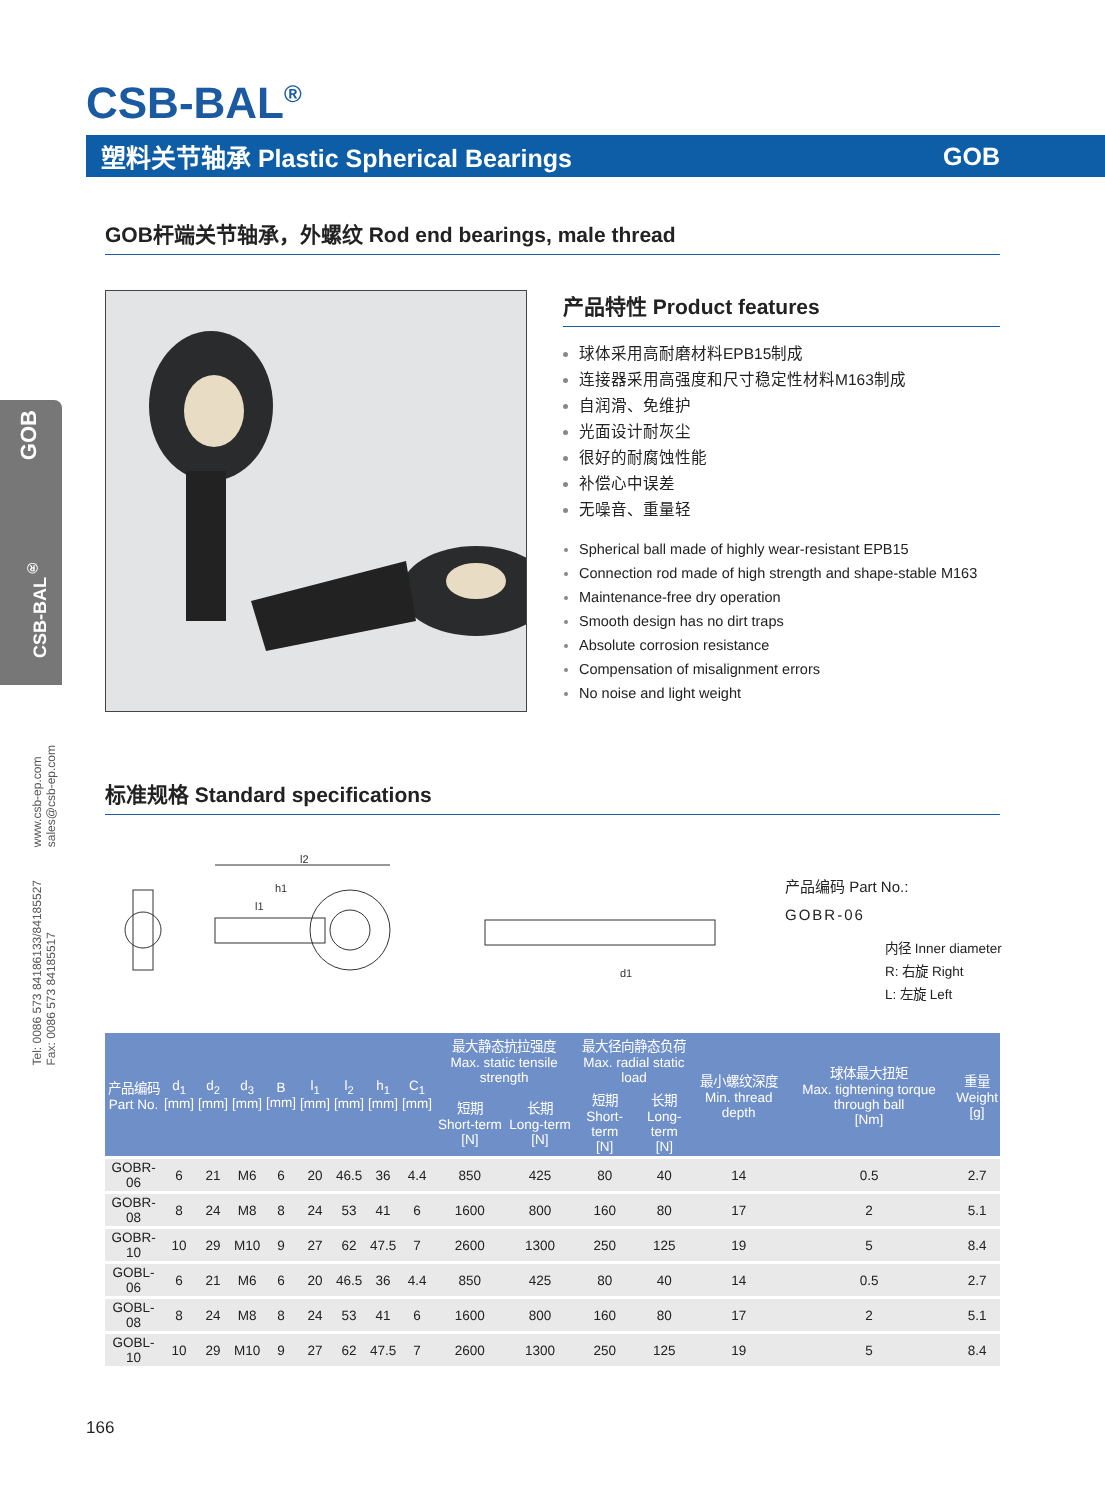CSB-BAL<sup>®</sup>
塑料关节轴承 Plastic Spherical Bearings GOB
GOB
CSB-BAL<sup>®</sup>
www.csb-ep.com
sales@csb-ep.com
Tel: 0086 573 84186133/84185527
Fax: 0086 573 84185517
GOB杆端关节轴承，外螺纹 Rod end bearings, male thread
产品特性 Product features
球体采用高耐磨材料EPB15制成
连接器采用高强度和尺寸稳定性材料M163制成
自润滑、免维护
光面设计耐灰尘
很好的耐腐蚀性能
补偿心中误差
无噪音、重量轻
Spherical ball made of highly wear-resistant EPB15
Connection rod made of high strength and shape-stable M163
Maintenance-free dry operation
Smooth design has no dirt traps
Absolute corrosion resistance
Compensation of misalignment errors
No noise and light weight
标准规格 Standard specifications
l2
h1
l1
d1
产品编码 Part No.:
GOBR-06
内径 Inner diameter
R: 右旋 Right
L: 左旋 Left
| 产品编码 Part No. | d<sub>1</sub> [mm] | d<sub>2</sub> [mm] | d<sub>3</sub> [mm] | B [mm] | l<sub>1</sub> [mm] | l<sub>2</sub> [mm] | h<sub>1</sub> [mm] | C<sub>1</sub> [mm] | 最大静态抗拉强度 Max. static tensile strength | | 最大径向静态负荷 Max. radial static load | | 最小螺纹深度 Min. thread depth | 球体最大扭矩 Max. tightening torque through ball [Nm] | 重量 Weight [g] |
| --- | --- | --- | --- | --- | --- | --- | --- | --- | --- | --- | --- | --- | --- | --- | --- |
| | | | | | | | | | 短期 Short-term [N] | 长期 Long-term [N] | 短期 Short-term [N] | 长期 Long-term [N] | | | |
| GOBR-06 | 6 | 21 | M6 | 6 | 20 | 46.5 | 36 | 4.4 | 850 | 425 | 80 | 40 | 14 | 0.5 | 2.7 |
| GOBR-08 | 8 | 24 | M8 | 8 | 24 | 53 | 41 | 6 | 1600 | 800 | 160 | 80 | 17 | 2 | 5.1 |
| GOBR-10 | 10 | 29 | M10 | 9 | 27 | 62 | 47.5 | 7 | 2600 | 1300 | 250 | 125 | 19 | 5 | 8.4 |
| GOBL-06 | 6 | 21 | M6 | 6 | 20 | 46.5 | 36 | 4.4 | 850 | 425 | 80 | 40 | 14 | 0.5 | 2.7 |
| GOBL-08 | 8 | 24 | M8 | 8 | 24 | 53 | 41 | 6 | 1600 | 800 | 160 | 80 | 17 | 2 | 5.1 |
| GOBL-10 | 10 | 29 | M10 | 9 | 27 | 62 | 47.5 | 7 | 2600 | 1300 | 250 | 125 | 19 | 5 | 8.4 |
166